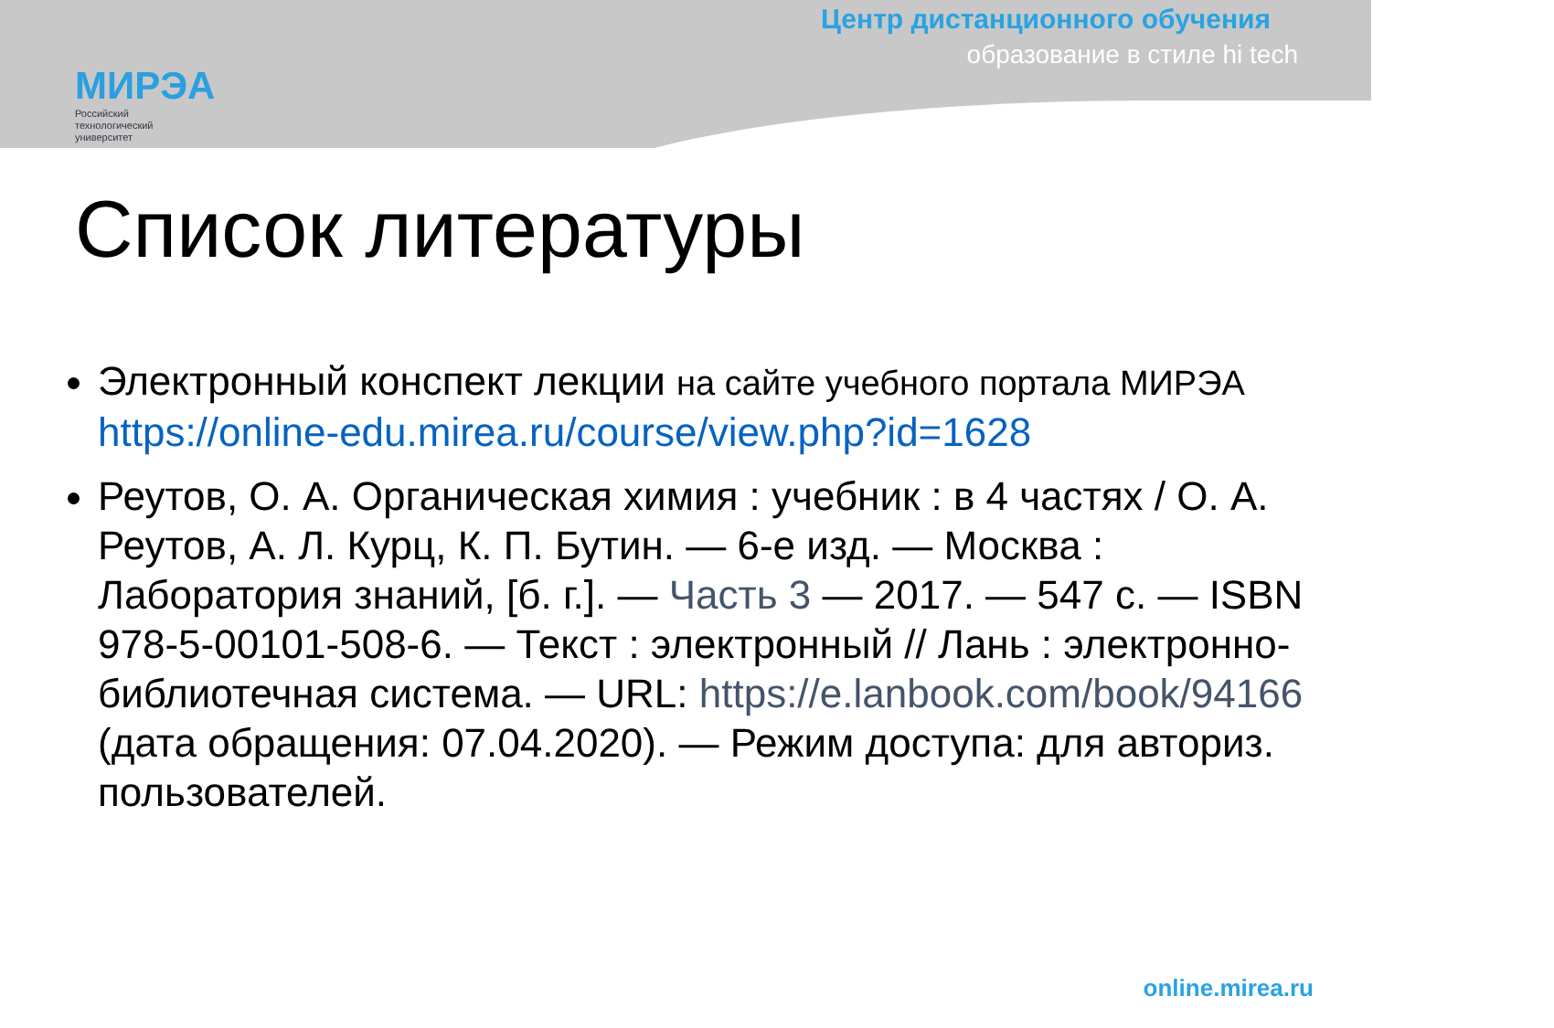МИРЭА
Российский
технологический
университет
Центр дистанционного обучения
образование в стиле hi tech
Список литературы
Электронный конспект лекции на сайте учебного портала МИРЭА https://online-edu.mirea.ru/course/view.php?id=1628
Реутов, О. А. Органическая химия : учебник : в 4 частях / О. А. Реутов, А. Л. Курц, К. П. Бутин. — 6-е изд. — Москва : Лаборатория знаний, [б. г.]. — Часть 3 — 2017. — 547 с. — ISBN 978-5-00101-508-6. — Текст : электронный // Лань : электронно-библиотечная система. — URL: https://e.lanbook.com/book/94166 (дата обращения: 07.04.2020). — Режим доступа: для авториз. пользователей.
online.mirea.ru